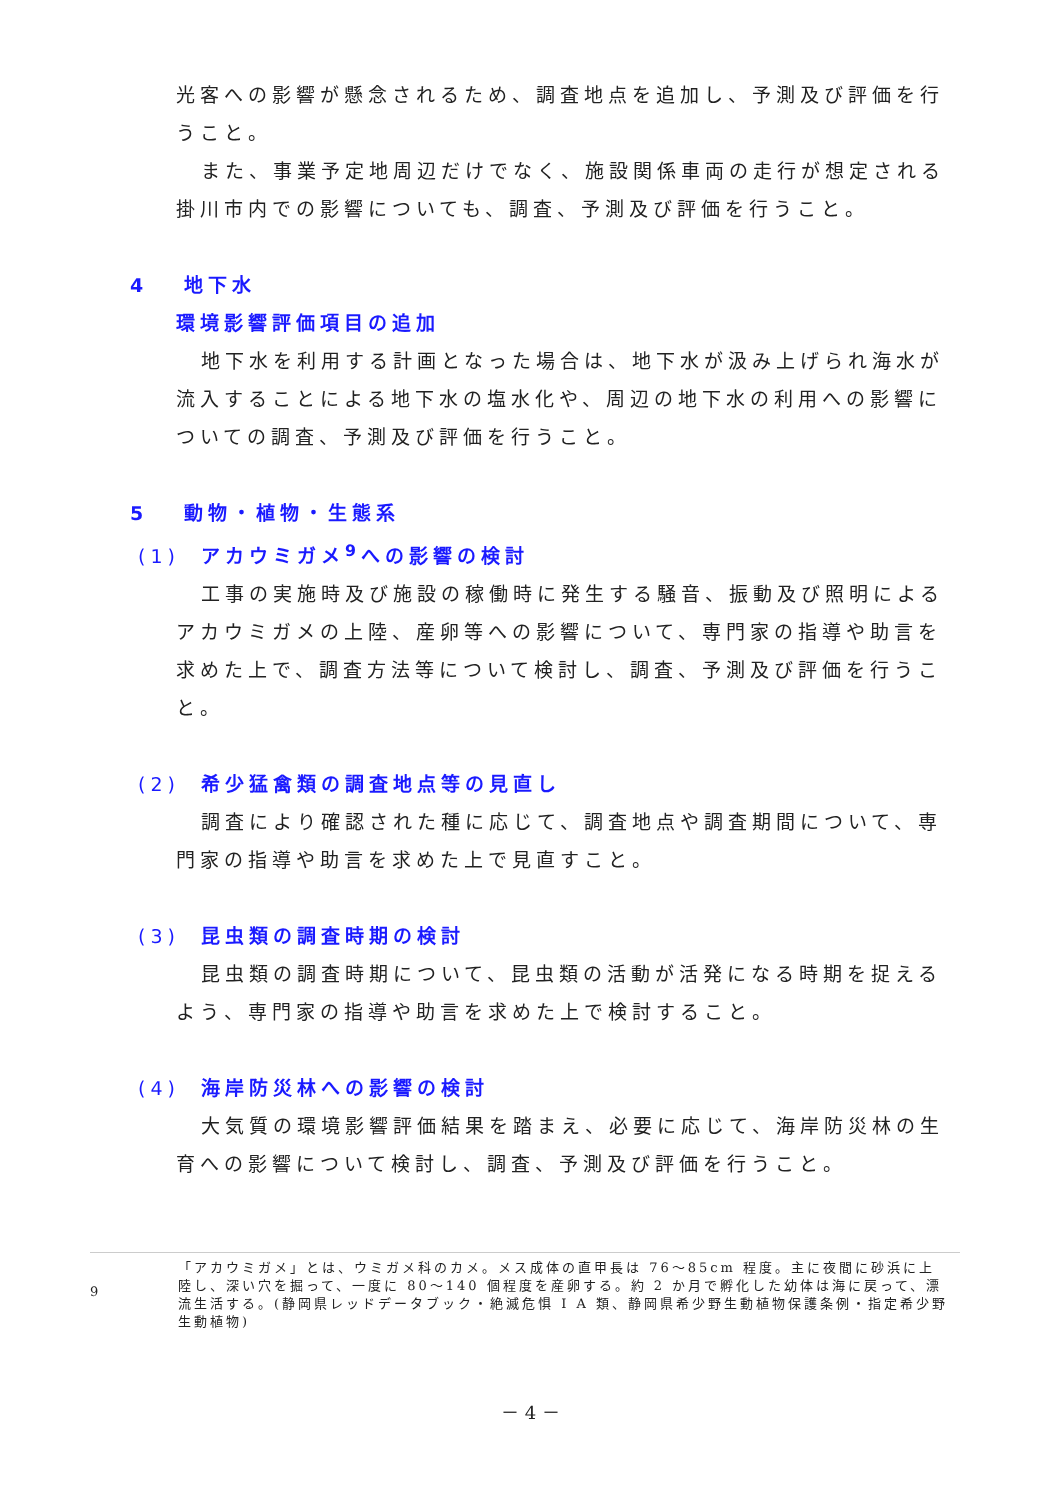光客への影響が懸念されるため、調査地点を追加し、予測及び評価を行うこと。
また、事業予定地周辺だけでなく、施設関係車両の走行が想定される掛川市内での影響についても、調査、予測及び評価を行うこと。
4　 地下水
環境影響評価項目の追加
地下水を利用する計画となった場合は、地下水が汲み上げられ海水が流入することによる地下水の塩水化や、周辺の地下水の利用への影響についての調査、予測及び評価を行うこと。
5　 動物・植物・生態系
(1) アカウミガメ<sup>9</sup>への影響の検討
工事の実施時及び施設の稼働時に発生する騒音、振動及び照明によるアカウミガメの上陸、産卵等への影響について、専門家の指導や助言を求めた上で、調査方法等について検討し、調査、予測及び評価を行うこと。
(2) 希少猛禽類の調査地点等の見直し
調査により確認された種に応じて、調査地点や調査期間について、専門家の指導や助言を求めた上で見直すこと。
(3) 昆虫類の調査時期の検討
昆虫類の調査時期について、昆虫類の活動が活発になる時期を捉えるよう、専門家の指導や助言を求めた上で検討すること。
(4) 海岸防災林への影響の検討
大気質の環境影響評価結果を踏まえ、必要に応じて、海岸防災林の生育への影響について検討し、調査、予測及び評価を行うこと。
9
「アカウミガメ」とは、ウミガメ科のカメ。メス成体の直甲長は 76～85cm 程度。主に夜間に砂浜に上陸し、深い穴を掘って、一度に 80～140 個程度を産卵する。約 2 か月で孵化した幼体は海に戻って、漂流生活する。(静岡県レッドデータブック・絶滅危惧 I A 類、静岡県希少野生動植物保護条例・指定希少野生動植物)
－ 4 －